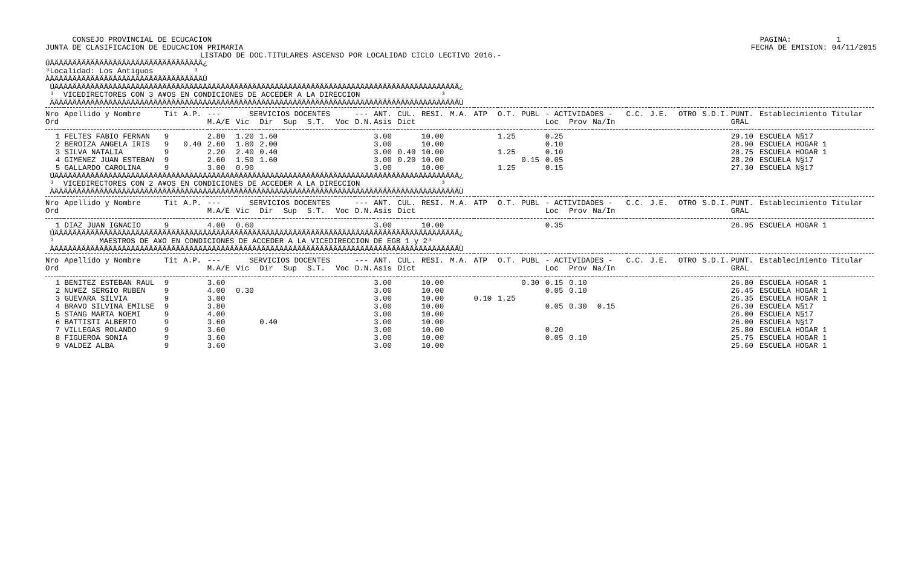CONSEJO PROVINCIAL DE ECUCACION
JUNTA DE CLASIFICACION DE EDUCACION PRIMARIA
  PAGINA:          1
FECHA DE EMISION: 04/11/2015
LISTADO DE DOC.TITULARES ASCENSO POR LOCALIDAD CICLO LECTIVO 2016.-
ÚÄÄÄÄÄÄÄÄÄÄÄÄÄÄÄÄÄÄÄÄÄÄÄÄÄÄÄÄÄÄÄÄÄÄ¿
³Localidad: Los Antiguos         ³
ÀÄÄÄÄÄÄÄÄÄÄÄÄÄÄÄÄÄÄÄÄÄÄÄÄÄÄÄÄÄÄÄÄÄÄÙ
 ÚÄÄÄÄÄÄÄÄÄÄÄÄÄÄÄÄÄÄÄÄÄÄÄÄÄÄÄÄÄÄÄÄÄÄÄÄÄÄÄÄÄÄÄÄÄÄÄÄÄÄÄÄÄÄÄÄÄÄÄÄÄÄÄÄÄÄÄÄÄÄÄÄÄÄÄÄÄÄÄÄÄÄÄÄÄÄÄÄÄÄ¿
 ³  VICEDIRECTORES CON 3 A¥OS EN CONDICIONES DE ACCEDER A LA DIRECCION                  ³
 ÀÄÄÄÄÄÄÄÄÄÄÄÄÄÄÄÄÄÄÄÄÄÄÄÄÄÄÄÄÄÄÄÄÄÄÄÄÄÄÄÄÄÄÄÄÄÄÄÄÄÄÄÄÄÄÄÄÄÄÄÄÄÄÄÄÄÄÄÄÄÄÄÄÄÄÄÄÄÄÄÄÄÄÄÄÄÄÄÄÄÄÙ
| Nro | Apellido y Nombre | Tit | A.P. | --- | SERVICIOS DOCENTES | | | | | --- | ANT. | CUL. | RESI. | M.A. | ATP | O.T. | PUBL | - ACTIVIDADES - | | | C.C. | J.E. | OTRO | S.D.I. | PUNT. | Establecimiento Titular |
| --- | --- | --- | --- | --- | --- | --- | --- | --- | --- | --- | --- | --- | --- | --- | --- | --- | --- | --- | --- | --- | --- | --- | --- | --- | --- | --- |
| Ord | | | | M.A/E | Vic | Dir | Sup | S.T. | Voc | D.N. | Asis | Dict | | | | | | Loc | Prov | Na/In | | | | | GRAL | |
| 1 | FELTES FABIO FERNAN | 9 | | 2.80 | 1.20 | 1.60 | | | | | 3.00 | | 10.00 | | | 1.25 | | 0.25 | | | | | | | 29.10 | ESCUELA N§17 |
| 2 | BEROIZA ANGELA IRIS | 9 | 0.40 | 2.60 | 1.80 | 2.00 | | | | | 3.00 | | 10.00 | | | | | 0.10 | | | | | | | 28.90 | ESCUELA HOGAR 1 |
| 3 | SILVA NATALIA | 9 | | 2.20 | 2.40 | 0.40 | | | | | 3.00 | 0.40 | 10.00 | | | 1.25 | | 0.10 | | | | | | | 28.75 | ESCUELA HOGAR 1 |
| 4 | GIMENEZ JUAN ESTEBAN | 9 | | 2.60 | 1.50 | 1.60 | | | | | 3.00 | 0.20 | 10.00 | | | | 0.15 | 0.05 | | | | | | | 28.20 | ESCUELA N§17 |
| 5 | GALLARDO CAROLINA | 9 | | 3.00 | 0.90 | | | | | | 3.00 | | 10.00 | | | 1.25 | | 0.15 | | | | | | | 27.30 | ESCUELA N§17 |
 ÚÄÄÄÄÄÄÄÄÄÄÄÄÄÄÄÄÄÄÄÄÄÄÄÄÄÄÄÄÄÄÄÄÄÄÄÄÄÄÄÄÄÄÄÄÄÄÄÄÄÄÄÄÄÄÄÄÄÄÄÄÄÄÄÄÄÄÄÄÄÄÄÄÄÄÄÄÄÄÄÄÄÄÄÄÄÄÄÄÄÄ¿
 ³  VICEDIRECTORES CON 2 A¥OS EN CONDICIONES DE ACCEDER A LA DIRECCION                  ³
 ÀÄÄÄÄÄÄÄÄÄÄÄÄÄÄÄÄÄÄÄÄÄÄÄÄÄÄÄÄÄÄÄÄÄÄÄÄÄÄÄÄÄÄÄÄÄÄÄÄÄÄÄÄÄÄÄÄÄÄÄÄÄÄÄÄÄÄÄÄÄÄÄÄÄÄÄÄÄÄÄÄÄÄÄÄÄÄÄÄÄÄÙ
| Nro | Apellido y Nombre | Tit | A.P. | --- | SERVICIOS DOCENTES | | | | | --- | ANT. | CUL. | RESI. | M.A. | ATP | O.T. | PUBL | - ACTIVIDADES - | | | C.C. | J.E. | OTRO | S.D.I. | PUNT. | Establecimiento Titular |
| --- | --- | --- | --- | --- | --- | --- | --- | --- | --- | --- | --- | --- | --- | --- | --- | --- | --- | --- | --- | --- | --- | --- | --- | --- | --- | --- |
| Ord | | | | M.A/E | Vic | Dir | Sup | S.T. | Voc | D.N. | Asis | Dict | | | | | | Loc | Prov | Na/In | | | | | GRAL | |
| 1 | DIAZ JUAN IGNACIO | 9 | | 4.00 | 0.60 | | | | | | 3.00 | | 10.00 | | | | | 0.35 | | | | | | | 26.95 | ESCUELA HOGAR 1 |
 ÚÄÄÄÄÄÄÄÄÄÄÄÄÄÄÄÄÄÄÄÄÄÄÄÄÄÄÄÄÄÄÄÄÄÄÄÄÄÄÄÄÄÄÄÄÄÄÄÄÄÄÄÄÄÄÄÄÄÄÄÄÄÄÄÄÄÄÄÄÄÄÄÄÄÄÄÄÄÄÄÄÄÄÄÄÄÄÄÄÄÄ¿
 ³          MAESTROS DE A¥O EN CONDICIONES DE ACCEDER A LA VICEDIRECCION DE EGB 1 y 2³
 ÀÄÄÄÄÄÄÄÄÄÄÄÄÄÄÄÄÄÄÄÄÄÄÄÄÄÄÄÄÄÄÄÄÄÄÄÄÄÄÄÄÄÄÄÄÄÄÄÄÄÄÄÄÄÄÄÄÄÄÄÄÄÄÄÄÄÄÄÄÄÄÄÄÄÄÄÄÄÄÄÄÄÄÄÄÄÄÄÄÄÄÙ
| Nro | Apellido y Nombre | Tit | A.P. | --- | SERVICIOS DOCENTES | | | | | --- | ANT. | CUL. | RESI. | M.A. | ATP | O.T. | PUBL | - ACTIVIDADES - | | | C.C. | J.E. | OTRO | S.D.I. | PUNT. | Establecimiento Titular |
| --- | --- | --- | --- | --- | --- | --- | --- | --- | --- | --- | --- | --- | --- | --- | --- | --- | --- | --- | --- | --- | --- | --- | --- | --- | --- | --- |
| Ord | | | | M.A/E | Vic | Dir | Sup | S.T. | Voc | D.N. | Asis | Dict | | | | | | Loc | Prov | Na/In | | | | | GRAL | |
| 1 | BENITEZ ESTEBAN RAUL | 9 | | 3.60 | | | | | | | 3.00 | | 10.00 | | | | 0.30 | 0.15 | 0.10 | | | | | | 26.80 | ESCUELA HOGAR 1 |
| 2 | NU¥EZ SERGIO RUBEN | 9 | | 4.00 | 0.30 | | | | | | 3.00 | | 10.00 | | | | | 0.05 | 0.10 | | | | | | 26.45 | ESCUELA HOGAR 1 |
| 3 | GUEVARA SILVIA | 9 | | 3.00 | | | | | | | 3.00 | | 10.00 | | 0.10 | 1.25 | | | | | | | | | 26.35 | ESCUELA HOGAR 1 |
| 4 | BRAVO SILVINA EMILSE | 9 | | 3.80 | | | | | | | 3.00 | | 10.00 | | | | | 0.05 | 0.30 | 0.15 | | | | | 26.30 | ESCUELA N§17 |
| 5 | STANG MARTA NOEMI | 9 | | 4.00 | | | | | | | 3.00 | | 10.00 | | | | | | | | | | | | 26.00 | ESCUELA N§17 |
| 6 | BATTISTI ALBERTO | 9 | | 3.60 | | 0.40 | | | | | 3.00 | | 10.00 | | | | | | | | | | | | 26.00 | ESCUELA N§17 |
| 7 | VILLEGAS ROLANDO | 9 | | 3.60 | | | | | | | 3.00 | | 10.00 | | | | | 0.20 | | | | | | | 25.80 | ESCUELA HOGAR 1 |
| 8 | FIGUEROA SONIA | 9 | | 3.60 | | | | | | | 3.00 | | 10.00 | | | | | 0.05 | 0.10 | | | | | | 25.75 | ESCUELA HOGAR 1 |
| 9 | VALDEZ ALBA | 9 | | 3.60 | | | | | | | 3.00 | | 10.00 | | | | | | | | | | | | 25.60 | ESCUELA HOGAR 1 |